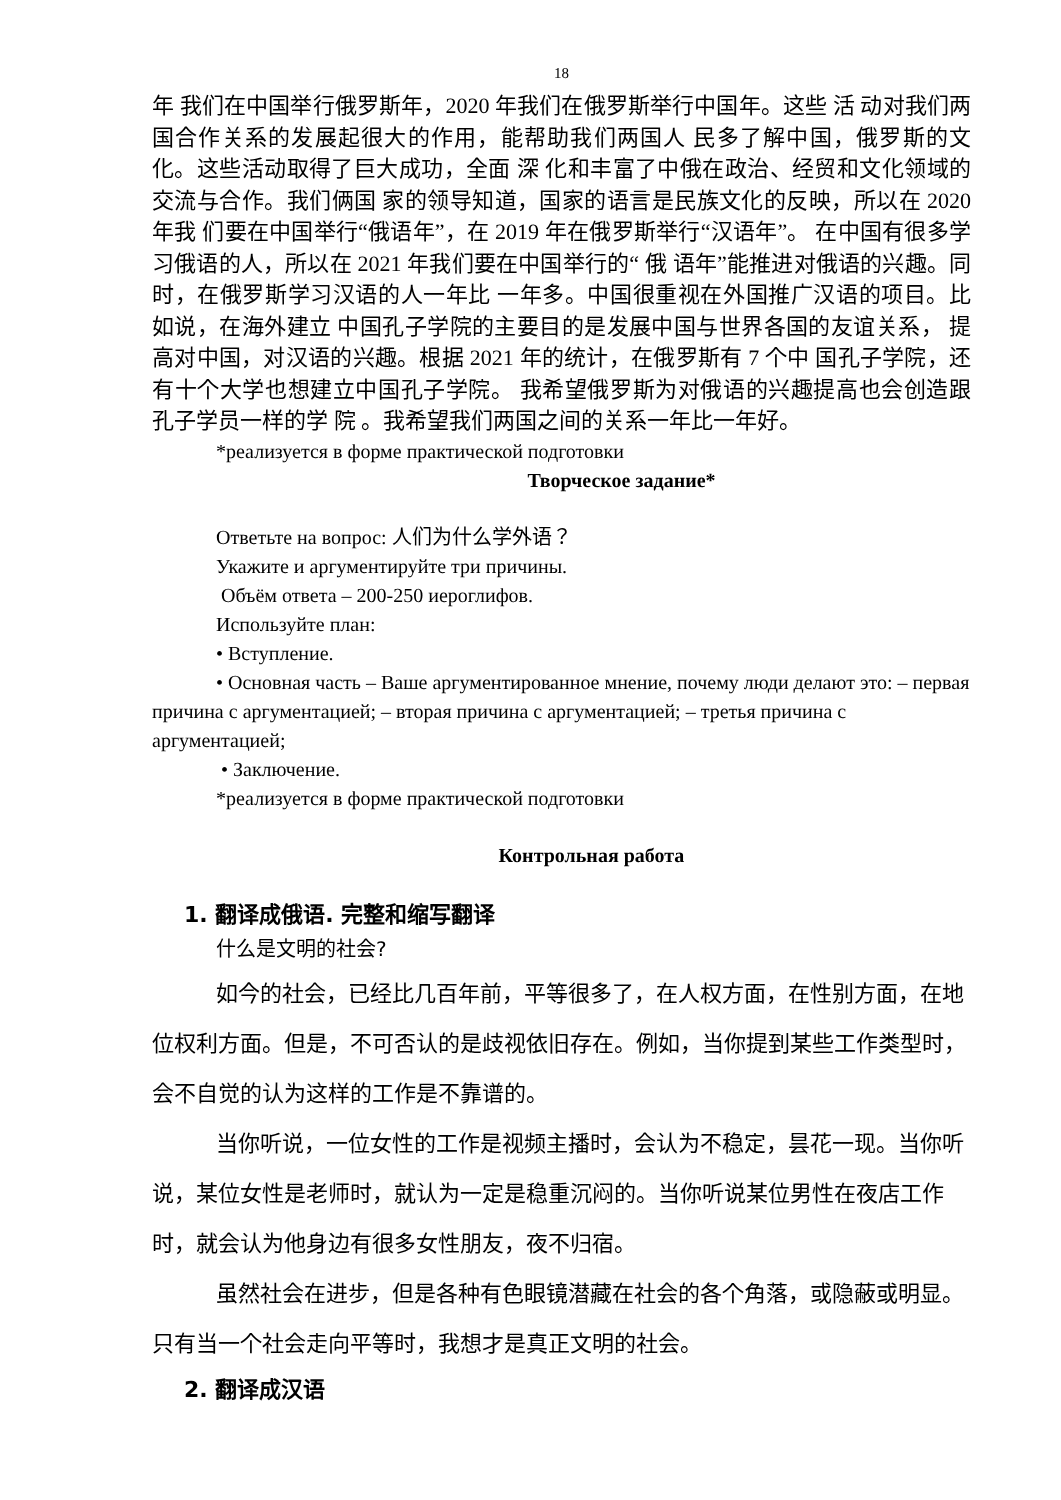18
年 我们在中国举行俄罗斯年，2020 年我们在俄罗斯举行中国年。这些 活 动对我们两国合作关系的发展起很大的作用，能帮助我们两国人 民多了解中国，俄罗斯的文化。这些活动取得了巨大成功，全面 深 化和丰富了中俄在政治、经贸和文化领域的交流与合作。我们俩国 家的领导知道，国家的语言是民族文化的反映，所以在 2020 年我 们要在中国举行“俄语年”，在 2019 年在俄罗斯举行“汉语年”。 在中国有很多学习俄语的人，所以在 2021 年我们要在中国举行的“ 俄 语年”能推进对俄语的兴趣。同时，在俄罗斯学习汉语的人一年比 一年多。中国很重视在外国推广汉语的项目。比如说，在海外建立 中国孔子学院的主要目的是发展中国与世界各国的友谊关系， 提 高对中国，对汉语的兴趣。根据 2021 年的统计，在俄罗斯有 7 个中 国孔子学院，还有十个大学也想建立中国孔子学院。 我希望俄罗斯为对俄语的兴趣提高也会创造跟孔子学员一样的学 院 。我希望我们两国之间的关系一年比一年好。
*реализуется в форме практической подготовки
Творческое задание*
Ответьте на вопрос: 人们为什么学外语？
Укажите и аргументируйте три причины.
Объём ответа – 200-250 иероглифов.
Используйте план:
• Вступление.
• Основная часть – Ваше аргументированное мнение, почему люди делают это: – первая причина с аргументацией; – вторая причина с аргументацией; – третья причина с аргументацией;
• Заключение.
*реализуется в форме практической подготовки
Контрольная работа
1. 翻译成俄语. 完整和缩写翻译
什么是文明的社会?
如今的社会，已经比几百年前，平等很多了，在人权方面，在性别方面，在地位权利方面。但是，不可否认的是歧视依旧存在。例如，当你提到某些工作类型时，会不自觉的认为这样的工作是不靠谱的。
当你听说，一位女性的工作是视频主播时，会认为不稳定，昙花一现。当你听说，某位女性是老师时，就认为一定是稳重沉闷的。当你听说某位男性在夜店工作时，就会认为他身边有很多女性朋友，夜不归宿。
虽然社会在进步，但是各种有色眼镜潜藏在社会的各个角落，或隐蔽或明显。只有当一个社会走向平等时，我想才是真正文明的社会。
2. 翻译成汉语